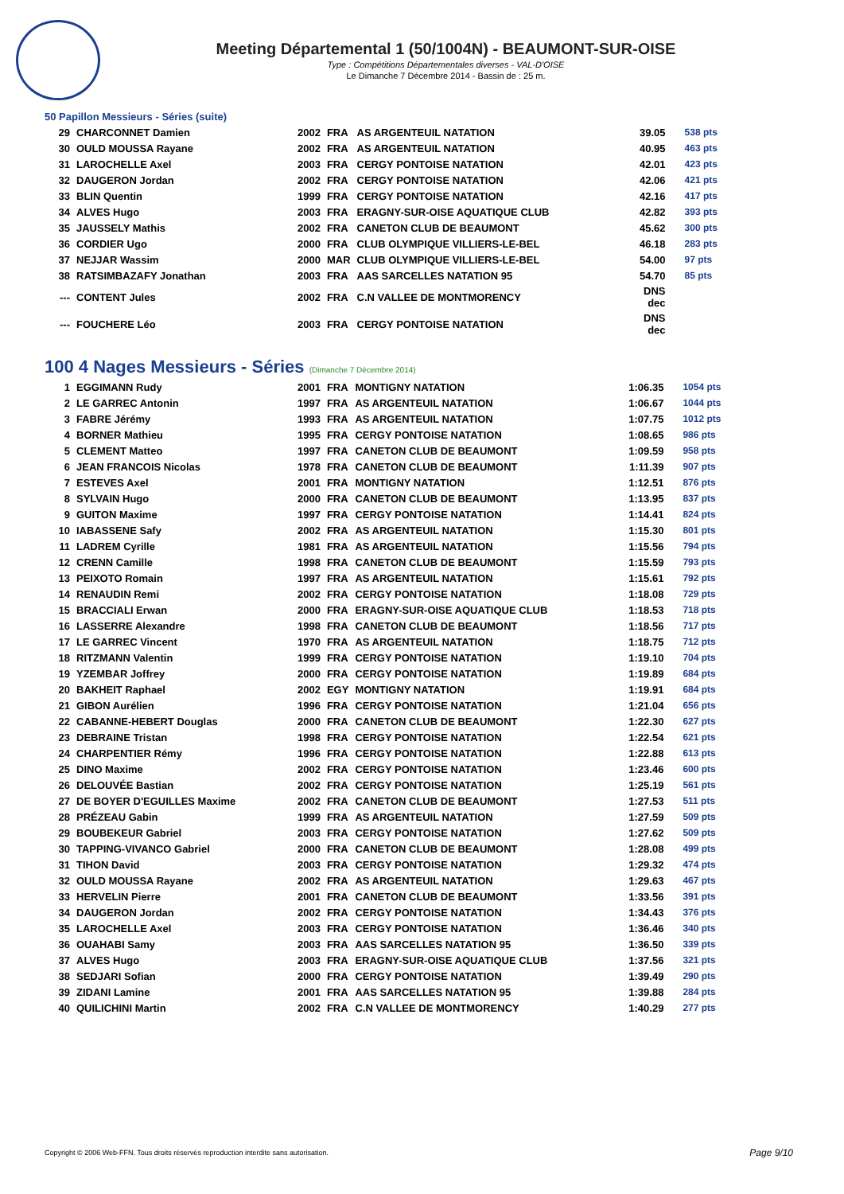Meeting Départemental 1 (50/1004N) - BEAUMONT-SUR-OISE
Type : Compétitions Départementales diverses - VAL-D'OISE
Le Dimanche 7 Décembre 2014 - Bassin de : 25 m.
50 Papillon Messieurs - Séries (suite)
| 29 | CHARCONNET Damien | 2002 | FRA | AS ARGENTEUIL NATATION | 39.05 | 538 pts |
| 30 | OULD MOUSSA Rayane | 2002 | FRA | AS ARGENTEUIL NATATION | 40.95 | 463 pts |
| 31 | LAROCHELLE Axel | 2003 | FRA | CERGY PONTOISE NATATION | 42.01 | 423 pts |
| 32 | DAUGERON Jordan | 2002 | FRA | CERGY PONTOISE NATATION | 42.06 | 421 pts |
| 33 | BLIN Quentin | 1999 | FRA | CERGY PONTOISE NATATION | 42.16 | 417 pts |
| 34 | ALVES Hugo | 2003 | FRA | ERAGNY-SUR-OISE AQUATIQUE CLUB | 42.82 | 393 pts |
| 35 | JAUSSELY Mathis | 2002 | FRA | CANETON CLUB DE BEAUMONT | 45.62 | 300 pts |
| 36 | CORDIER Ugo | 2000 | FRA | CLUB OLYMPIQUE VILLIERS-LE-BEL | 46.18 | 283 pts |
| 37 | NEJJAR Wassim | 2000 | MAR | CLUB OLYMPIQUE VILLIERS-LE-BEL | 54.00 | 97 pts |
| 38 | RATSIMBAZAFY Jonathan | 2003 | FRA | AAS SARCELLES NATATION 95 | 54.70 | 85 pts |
| --- | CONTENT Jules | 2002 | FRA | C.N VALLEE DE MONTMORENCY | DNS dec | |
| --- | FOUCHERE Léo | 2003 | FRA | CERGY PONTOISE NATATION | DNS dec | |
100 4 Nages Messieurs - Séries (Dimanche 7 Décembre 2014)
| 1 | EGGIMANN Rudy | 2001 | FRA | MONTIGNY NATATION | 1:06.35 | 1054 pts |
| 2 | LE GARREC Antonin | 1997 | FRA | AS ARGENTEUIL NATATION | 1:06.67 | 1044 pts |
| 3 | FABRE Jérémy | 1993 | FRA | AS ARGENTEUIL NATATION | 1:07.75 | 1012 pts |
| 4 | BORNER Mathieu | 1995 | FRA | CERGY PONTOISE NATATION | 1:08.65 | 986 pts |
| 5 | CLEMENT Matteo | 1997 | FRA | CANETON CLUB DE BEAUMONT | 1:09.59 | 958 pts |
| 6 | JEAN FRANCOIS Nicolas | 1978 | FRA | CANETON CLUB DE BEAUMONT | 1:11.39 | 907 pts |
| 7 | ESTEVES Axel | 2001 | FRA | MONTIGNY NATATION | 1:12.51 | 876 pts |
| 8 | SYLVAIN Hugo | 2000 | FRA | CANETON CLUB DE BEAUMONT | 1:13.95 | 837 pts |
| 9 | GUITON Maxime | 1997 | FRA | CERGY PONTOISE NATATION | 1:14.41 | 824 pts |
| 10 | IABASSENE Safy | 2002 | FRA | AS ARGENTEUIL NATATION | 1:15.30 | 801 pts |
| 11 | LADREM Cyrille | 1981 | FRA | AS ARGENTEUIL NATATION | 1:15.56 | 794 pts |
| 12 | CRENN Camille | 1998 | FRA | CANETON CLUB DE BEAUMONT | 1:15.59 | 793 pts |
| 13 | PEIXOTO Romain | 1997 | FRA | AS ARGENTEUIL NATATION | 1:15.61 | 792 pts |
| 14 | RENAUDIN Remi | 2002 | FRA | CERGY PONTOISE NATATION | 1:18.08 | 729 pts |
| 15 | BRACCIALI Erwan | 2000 | FRA | ERAGNY-SUR-OISE AQUATIQUE CLUB | 1:18.53 | 718 pts |
| 16 | LASSERRE Alexandre | 1998 | FRA | CANETON CLUB DE BEAUMONT | 1:18.56 | 717 pts |
| 17 | LE GARREC Vincent | 1970 | FRA | AS ARGENTEUIL NATATION | 1:18.75 | 712 pts |
| 18 | RITZMANN Valentin | 1999 | FRA | CERGY PONTOISE NATATION | 1:19.10 | 704 pts |
| 19 | YZEMBAR Joffrey | 2000 | FRA | CERGY PONTOISE NATATION | 1:19.89 | 684 pts |
| 20 | BAKHEIT Raphael | 2002 | EGY | MONTIGNY NATATION | 1:19.91 | 684 pts |
| 21 | GIBON Aurélien | 1996 | FRA | CERGY PONTOISE NATATION | 1:21.04 | 656 pts |
| 22 | CABANNE-HEBERT Douglas | 2000 | FRA | CANETON CLUB DE BEAUMONT | 1:22.30 | 627 pts |
| 23 | DEBRAINE Tristan | 1998 | FRA | CERGY PONTOISE NATATION | 1:22.54 | 621 pts |
| 24 | CHARPENTIER Rémy | 1996 | FRA | CERGY PONTOISE NATATION | 1:22.88 | 613 pts |
| 25 | DINO Maxime | 2002 | FRA | CERGY PONTOISE NATATION | 1:23.46 | 600 pts |
| 26 | DELOUVÉE Bastian | 2002 | FRA | CERGY PONTOISE NATATION | 1:25.19 | 561 pts |
| 27 | DE BOYER D'EGUILLES Maxime | 2002 | FRA | CANETON CLUB DE BEAUMONT | 1:27.53 | 511 pts |
| 28 | PRÉZEAU Gabin | 1999 | FRA | AS ARGENTEUIL NATATION | 1:27.59 | 509 pts |
| 29 | BOUBEKEUR Gabriel | 2003 | FRA | CERGY PONTOISE NATATION | 1:27.62 | 509 pts |
| 30 | TAPPING-VIVANCO Gabriel | 2000 | FRA | CANETON CLUB DE BEAUMONT | 1:28.08 | 499 pts |
| 31 | TIHON David | 2003 | FRA | CERGY PONTOISE NATATION | 1:29.32 | 474 pts |
| 32 | OULD MOUSSA Rayane | 2002 | FRA | AS ARGENTEUIL NATATION | 1:29.63 | 467 pts |
| 33 | HERVELIN Pierre | 2001 | FRA | CANETON CLUB DE BEAUMONT | 1:33.56 | 391 pts |
| 34 | DAUGERON Jordan | 2002 | FRA | CERGY PONTOISE NATATION | 1:34.43 | 376 pts |
| 35 | LAROCHELLE Axel | 2003 | FRA | CERGY PONTOISE NATATION | 1:36.46 | 340 pts |
| 36 | OUAHABI Samy | 2003 | FRA | AAS SARCELLES NATATION 95 | 1:36.50 | 339 pts |
| 37 | ALVES Hugo | 2003 | FRA | ERAGNY-SUR-OISE AQUATIQUE CLUB | 1:37.56 | 321 pts |
| 38 | SEDJARI Sofian | 2000 | FRA | CERGY PONTOISE NATATION | 1:39.49 | 290 pts |
| 39 | ZIDANI Lamine | 2001 | FRA | AAS SARCELLES NATATION 95 | 1:39.88 | 284 pts |
| 40 | QUILICHINI Martin | 2002 | FRA | C.N VALLEE DE MONTMORENCY | 1:40.29 | 277 pts |
Copyright © 2006 Web-FFN. Tous droits réservés reproduction interdite sans autorisation.
Page 9/10